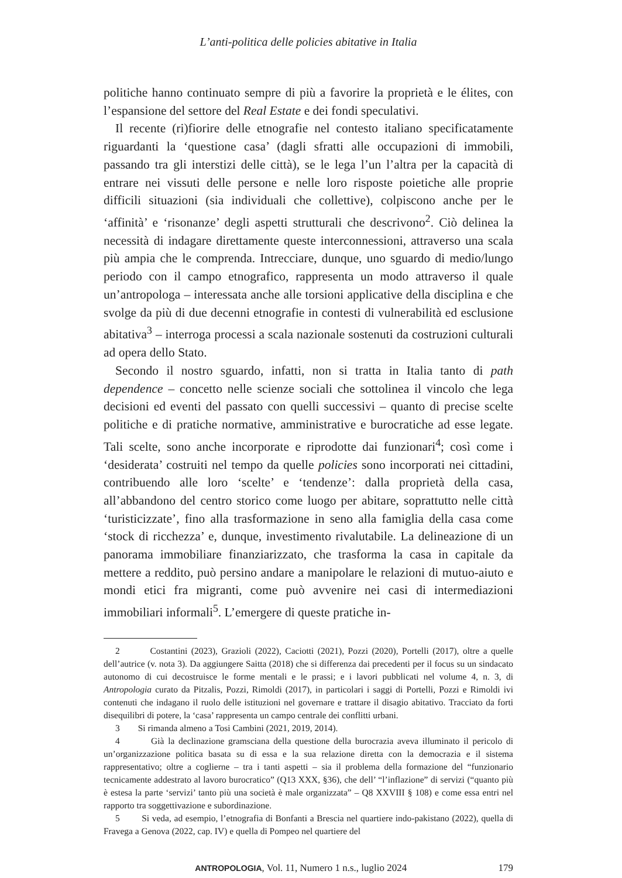L’anti-politica delle policies abitative in Italia
politiche hanno continuato sempre di più a favorire la proprietà e le élites, con l’espansione del settore del Real Estate e dei fondi speculativi.
Il recente (ri)fiorire delle etnografie nel contesto italiano specificatamente riguardanti la ‘questione casa’ (dagli sfratti alle occupazioni di immobili, passando tra gli interstizi delle città), se le lega l’un l’altra per la capacità di entrare nei vissuti delle persone e nelle loro risposte poietiche alle proprie difficili situazioni (sia individuali che collettive), colpiscono anche per le ‘affinità’ e ‘risonanze’ degli aspetti strutturali che descrivono<sup>2</sup>. Ciò delinea la necessità di indagare direttamente queste interconnessioni, attraverso una scala più ampia che le comprenda. Intrecciare, dunque, uno sguardo di medio/lungo periodo con il campo etnografico, rappresenta un modo attraverso il quale un’antropologa – interessata anche alle torsioni applicative della disciplina e che svolge da più di due decenni etnografie in contesti di vulnerabilità ed esclusione abitativa<sup>3</sup> – interroga processi a scala nazionale sostenuti da costruzioni culturali ad opera dello Stato.
Secondo il nostro sguardo, infatti, non si tratta in Italia tanto di path dependence – concetto nelle scienze sociali che sottolinea il vincolo che lega decisioni ed eventi del passato con quelli successivi – quanto di precise scelte politiche e di pratiche normative, amministrative e burocratiche ad esse legate. Tali scelte, sono anche incorporate e riprodotte dai funzionari<sup>4</sup>; così come i ‘desiderata’ costruiti nel tempo da quelle policies sono incorporati nei cittadini, contribuendo alle loro ‘scelte’ e ‘tendenze’: dalla proprietà della casa, all’abbandono del centro storico come luogo per abitare, soprattutto nelle città ‘turisticizzate’, fino alla trasformazione in seno alla famiglia della casa come ‘stock di ricchezza’ e, dunque, investimento rivalutabile. La delineazione di un panorama immobiliare finanziarizzato, che trasforma la casa in capitale da mettere a reddito, può persino andare a manipolare le relazioni di mutuo-aiuto e mondi etici fra migranti, come può avvenire nei casi di intermediazioni immobiliari informali<sup>5</sup>. L’emergere di queste pratiche in-
2 Costantini (2023), Grazioli (2022), Caciotti (2021), Pozzi (2020), Portelli (2017), oltre a quelle dell’autrice (v. nota 3). Da aggiungere Saitta (2018) che si differenza dai precedenti per il focus su un sindacato autonomo di cui decostruisce le forme mentali e le prassi; e i lavori pubblicati nel volume 4, n. 3, di Antropologia curato da Pitzalis, Pozzi, Rimoldi (2017), in particolari i saggi di Portelli, Pozzi e Rimoldi ivi contenuti che indagano il ruolo delle istituzioni nel governare e trattare il disagio abitativo. Tracciato da forti disequilibri di potere, la ‘casa’ rappresenta un campo centrale dei conflitti urbani.
3 Si rimanda almeno a Tosi Cambini (2021, 2019, 2014).
4 Già la declinazione gramsciana della questione della burocrazia aveva illuminato il pericolo di un’organizzazione politica basata su di essa e la sua relazione diretta con la democrazia e il sistema rappresentativo; oltre a coglierne – tra i tanti aspetti – sia il problema della formazione del “funzionario tecnicamente addestrato al lavoro burocratico” (Q13 XXX, §36), che dell’ “l’inflazione” di servizi (“quanto più è estesa la parte ‘servizi’ tanto più una società è male organizzata” – Q8 XXVIII § 108) e come essa entri nel rapporto tra soggettivazione e subordinazione.
5 Si veda, ad esempio, l’etnografia di Bonfanti a Brescia nel quartiere indo-pakistano (2022), quella di Fravega a Genova (2022, cap. IV) e quella di Pompeo nel quartiere del
ANTROPOLOGIA, Vol. 11, Numero 1 n.s., luglio 2024 179